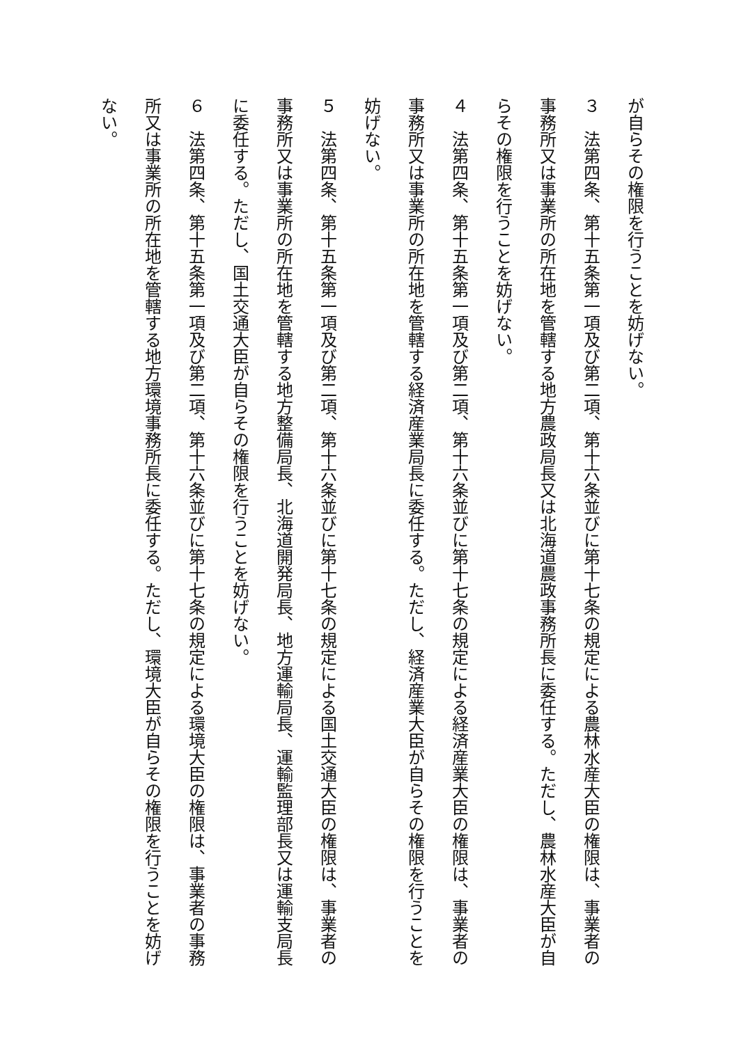が自らその権限を行うことを妨げない。
３　法第四条、第十五条第一項及び第二項、第十六条並びに第十七条の規定による農林水産大臣の権限は、事業者の事務所又は事業所の所在地を管轄する地方農政局長又は北海道農政事務所長に委任する。ただし、農林水産大臣が自らその権限を行うことを妨げない。
４　法第四条、第十五条第一項及び第二項、第十六条並びに第十七条の規定による経済産業大臣の権限は、事業者の事務所又は事業所の所在地を管轄する経済産業局長に委任する。ただし、経済産業大臣が自らその権限を行うことを妨げない。
５　法第四条、第十五条第一項及び第二項、第十六条並びに第十七条の規定による国土交通大臣の権限は、事業者の事務所又は事業所の所在地を管轄する地方整備局長、北海道開発局長、地方運輸局長、運輸監理部長又は運輸支局長に委任する。ただし、国土交通大臣が自らその権限を行うことを妨げない。
６　法第四条、第十五条第一項及び第二項、第十六条並びに第十七条の規定による環境大臣の権限は、事業者の事務所又は事業所の所在地を管轄する地方環境事務所長に委任する。ただし、環境大臣が自らその権限を行うことを妨げない。